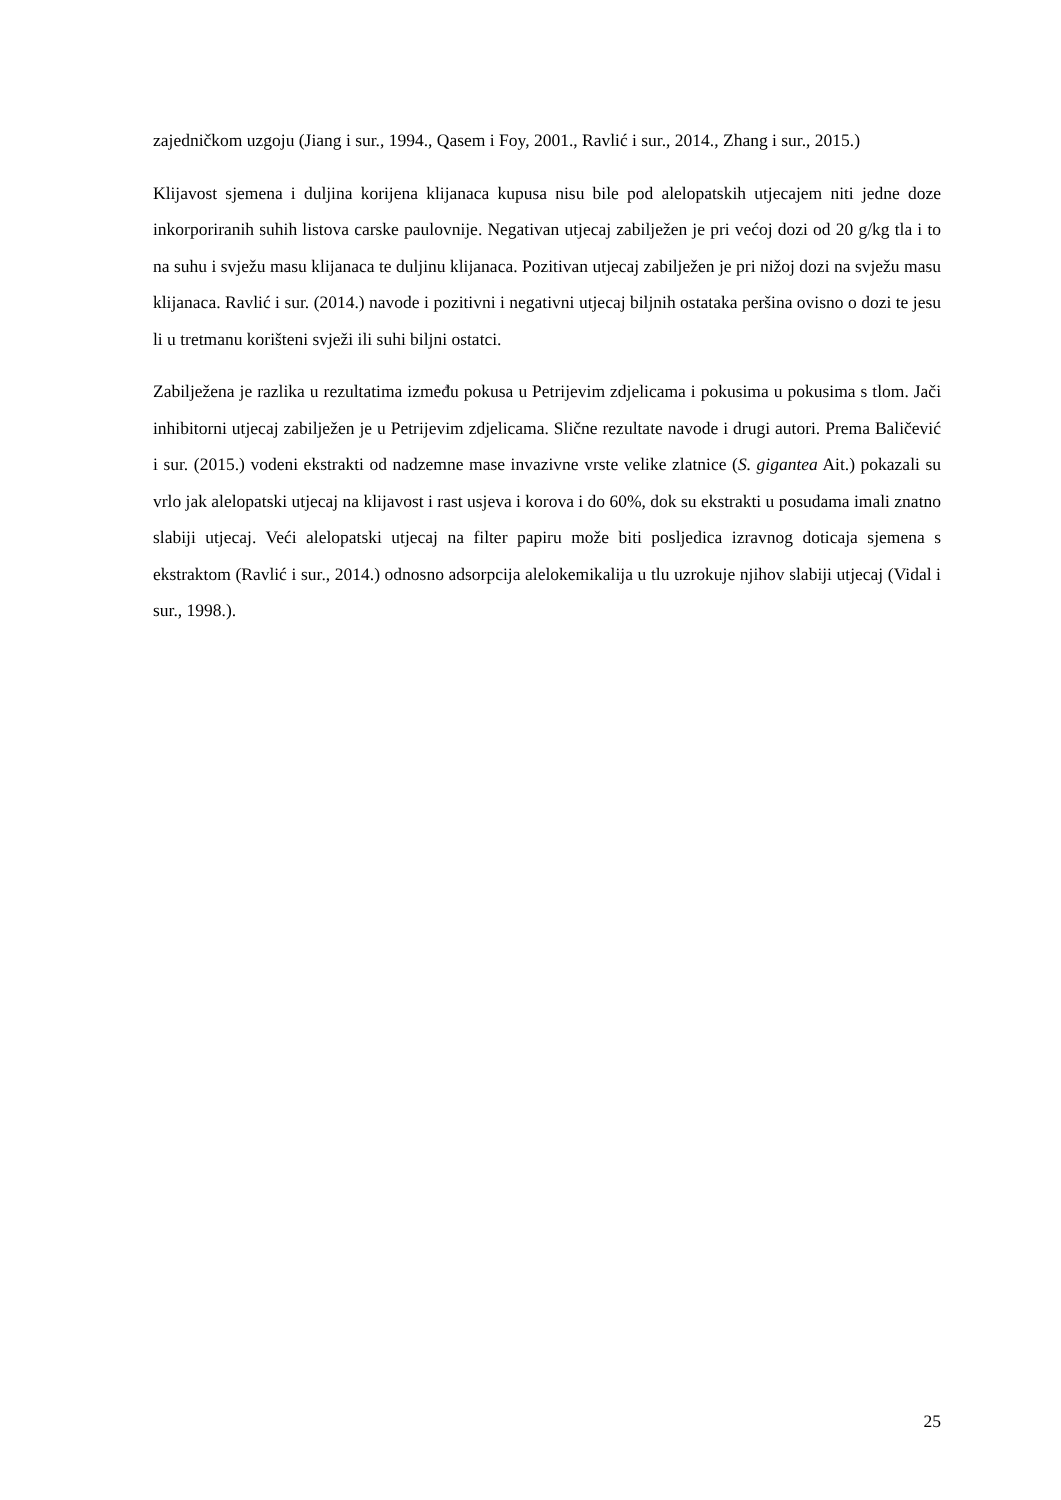zajedničkom uzgoju (Jiang i sur., 1994., Qasem i Foy, 2001., Ravlić i sur., 2014., Zhang i sur., 2015.)
Klijavost sjemena i duljina korijena klijanaca kupusa nisu bile pod alelopatskih utjecajem niti jedne doze inkorporiranih suhih listova carske paulovnije. Negativan utjecaj zabilježen je pri većoj dozi od 20 g/kg tla i to na suhu i svježu masu klijanaca te duljinu klijanaca. Pozitivan utjecaj zabilježen je pri nižoj dozi na svježu masu klijanaca. Ravlić i sur. (2014.) navode i pozitivni i negativni utjecaj biljnih ostataka peršina ovisno o dozi te jesu li u tretmanu korišteni svježi ili suhi biljni ostatci.
Zabilježena je razlika u rezultatima između pokusa u Petrijevim zdjelicama i pokusima u pokusima s tlom. Jači inhibitorni utjecaj zabilježen je u Petrijevim zdjelicama. Slične rezultate navode i drugi autori. Prema Baličević i sur. (2015.) vodeni ekstrakti od nadzemne mase invazivne vrste velike zlatnice (S. gigantea Ait.) pokazali su vrlo jak alelopatski utjecaj na klijavost i rast usjeva i korova i do 60%, dok su ekstrakti u posudama imali znatno slabiji utjecaj. Veći alelopatski utjecaj na filter papiru može biti posljedica izravnog doticaja sjemena s ekstraktom (Ravlić i sur., 2014.) odnosno adsorpcija alelokemikalija u tlu uzrokuje njihov slabiji utjecaj (Vidal i sur., 1998.).
25